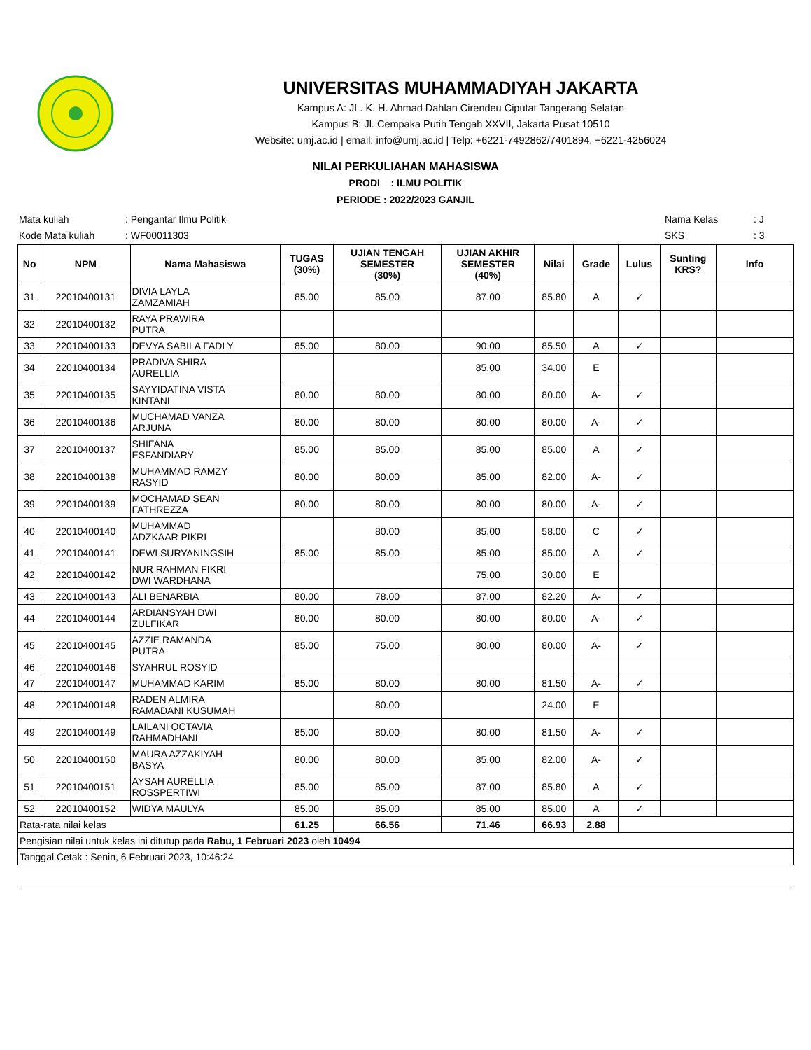UNIVERSITAS MUHAMMADIYAH JAKARTA
Kampus A: JL. K. H. Ahmad Dahlan Cirendeu Ciputat Tangerang Selatan
Kampus B: Jl. Cempaka Putih Tengah XXVII, Jakarta Pusat 10510
Website: umj.ac.id | email: info@umj.ac.id | Telp: +6221-7492862/7401894, +6221-4256024
NILAI PERKULIAHAN MAHASISWA
PRODI : ILMU POLITIK
PERIODE : 2022/2023 GANJIL
| Mata kuliah | : Pengantar Ilmu Politik |
| Kode Mata kuliah | : WF00011303 |
| Nama Kelas | : J |
| SKS | : 3 |
| No | NPM | Nama Mahasiswa | TUGAS (30%) | UJIAN TENGAH SEMESTER (30%) | UJIAN AKHIR SEMESTER (40%) | Nilai | Grade | Lulus | Sunting KRS? | Info |
| --- | --- | --- | --- | --- | --- | --- | --- | --- | --- | --- |
| 31 | 22010400131 | DIVIA LAYLA ZAMZAMIAH | 85.00 | 85.00 | 87.00 | 85.80 | A | ✓ | | |
| 32 | 22010400132 | RAYA PRAWIRA PUTRA | | | | | | | | |
| 33 | 22010400133 | DEVYA SABILA FADLY | 85.00 | 80.00 | 90.00 | 85.50 | A | ✓ | | |
| 34 | 22010400134 | PRADIVA SHIRA AURELLIA | | | 85.00 | 34.00 | E | | | |
| 35 | 22010400135 | SAYYIDATINA VISTA KINTANI | 80.00 | 80.00 | 80.00 | 80.00 | A- | ✓ | | |
| 36 | 22010400136 | MUCHAMAD VANZA ARJUNA | 80.00 | 80.00 | 80.00 | 80.00 | A- | ✓ | | |
| 37 | 22010400137 | SHIFANA ESFANDIARY | 85.00 | 85.00 | 85.00 | 85.00 | A | ✓ | | |
| 38 | 22010400138 | MUHAMMAD RAMZY RASYID | 80.00 | 80.00 | 85.00 | 82.00 | A- | ✓ | | |
| 39 | 22010400139 | MOCHAMAD SEAN FATHREZZA | 80.00 | 80.00 | 80.00 | 80.00 | A- | ✓ | | |
| 40 | 22010400140 | MUHAMMAD ADZKAAR PIKRI | | 80.00 | 85.00 | 58.00 | C | ✓ | | |
| 41 | 22010400141 | DEWI SURYANINGSIH | 85.00 | 85.00 | 85.00 | 85.00 | A | ✓ | | |
| 42 | 22010400142 | NUR RAHMAN FIKRI DWI WARDHANA | | | 75.00 | 30.00 | E | | | |
| 43 | 22010400143 | ALI BENARBIA | 80.00 | 78.00 | 87.00 | 82.20 | A- | ✓ | | |
| 44 | 22010400144 | ARDIANSYAH DWI ZULFIKAR | 80.00 | 80.00 | 80.00 | 80.00 | A- | ✓ | | |
| 45 | 22010400145 | AZZIE RAMANDA PUTRA | 85.00 | 75.00 | 80.00 | 80.00 | A- | ✓ | | |
| 46 | 22010400146 | SYAHRUL ROSYID | | | | | | | | |
| 47 | 22010400147 | MUHAMMAD KARIM | 85.00 | 80.00 | 80.00 | 81.50 | A- | ✓ | | |
| 48 | 22010400148 | RADEN ALMIRA RAMADANI KUSUMAH | | 80.00 | | 24.00 | E | | | |
| 49 | 22010400149 | LAILANI OCTAVIA RAHMADHANI | 85.00 | 80.00 | 80.00 | 81.50 | A- | ✓ | | |
| 50 | 22010400150 | MAURA AZZAKIYAH BASYA | 80.00 | 80.00 | 85.00 | 82.00 | A- | ✓ | | |
| 51 | 22010400151 | AYSAH AURELLIA ROSSPERTIWI | 85.00 | 85.00 | 87.00 | 85.80 | A | ✓ | | |
| 52 | 22010400152 | WIDYA MAULYA | 85.00 | 85.00 | 85.00 | 85.00 | A | ✓ | | |
| Rata-rata nilai kelas | | | 61.25 | 66.56 | 71.46 | 66.93 | 2.88 | | | |
| Pengisian nilai untuk kelas ini ditutup pada Rabu, 1 Februari 2023 oleh 10494 | | | | | | | | | | |
| Tanggal Cetak : Senin, 6 Februari 2023, 10:46:24 | | | | | | | | | | |